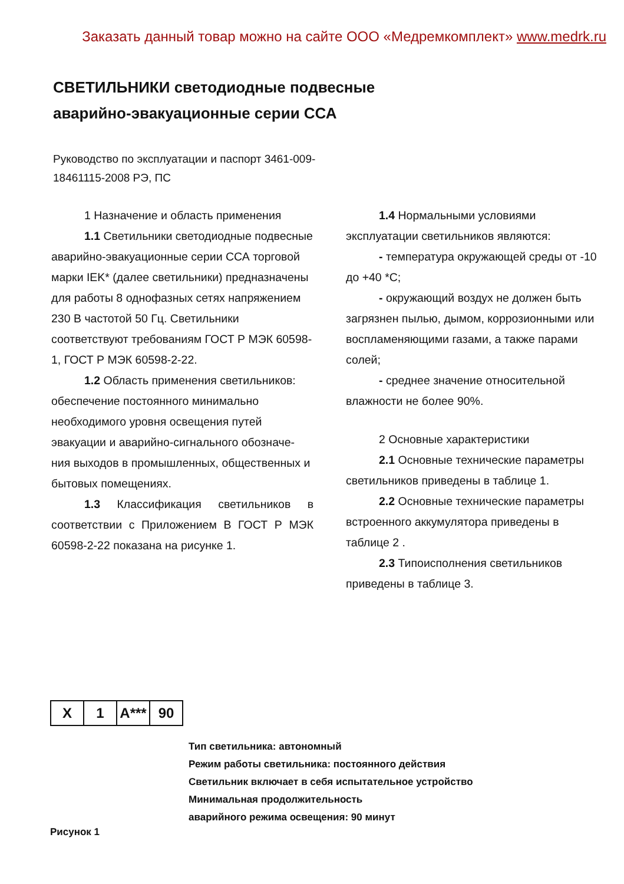Заказать данный товар можно на сайте ООО «Медремкомплект» www.medrk.ru
СВЕТИЛЬНИКИ светодиодные подвесные
аварийно-эвакуационные серии ССА
Руководство по эксплуатации и паспорт 3461-009-18461115-2008 РЭ, ПС
1 Назначение и область применения
1.1 Светильники светодиодные подвесные аварийно-эвакуационные серии ССА торговой марки IEK* (далее светильники) предназначены для работы 8 однофазных сетях напряжением 230 В частотой 50 Гц. Светильники соответствуют требованиям ГОСТ Р МЭК 60598-1, ГОСТ Р МЭК 60598-2-22.
1.2 Область применения светильников: обеспечение постоянного минимально необходимого уровня освещения путей эвакуации и аварийно-сигнального обозначе-ния выходов в промышленных, общественных и бытовых помещениях.
1.3 Классификация светильников в соответствии с Приложением В ГОСТ Р МЭК 60598-2-22 показана на рисунке 1.
1.4 Нормальными условиями эксплуатации светильников являются:
- температура окружающей среды от -10 до +40 *С;
- окружающий воздух не должен быть загрязнен пылью, дымом, коррозионными или воспламеняющими газами, а также парами солей;
- среднее значение относительной влажности не более 90%.
2 Основные характеристики
2.1 Основные технические параметры светильников приведены в таблице 1.
2.2 Основные технические параметры встроенного аккумулятора приведены в таблице 2 .
2.3 Типоисполнения светильников приведены в таблице 3.
X 1 A*** 90
Тип светильника: автономный
Режим работы светильника: постоянного действия
Светильник включает в себя испытательное устройство
Минимальная продолжительность
аварийного режима освещения: 90 минут
Рисунок 1